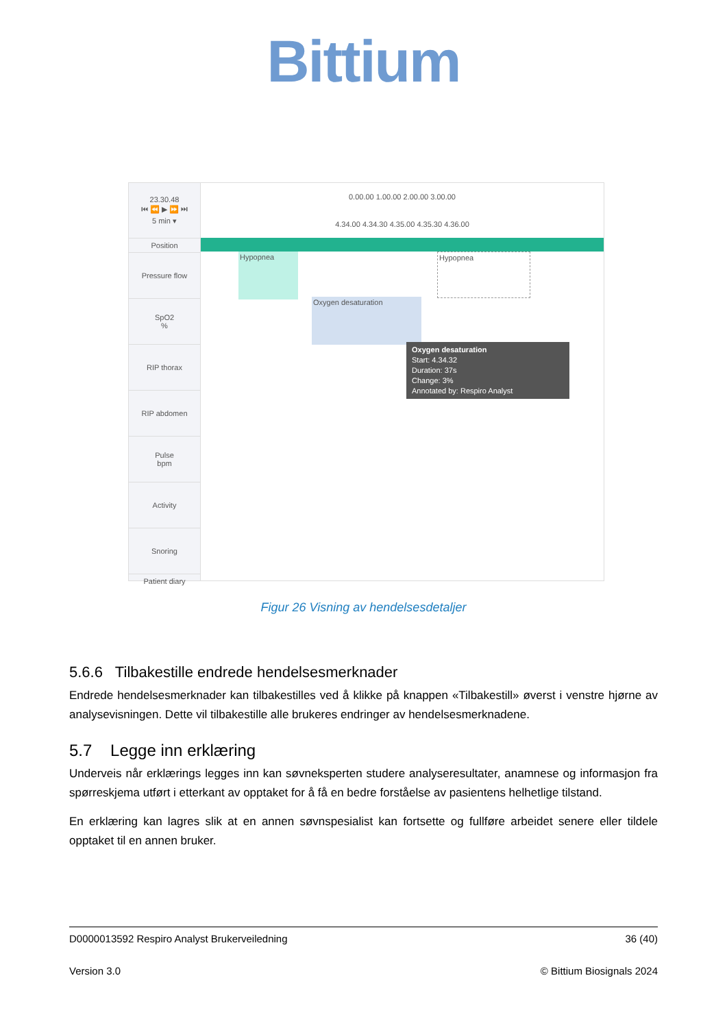Bittium
23.30.48
⏮ ⏪ ▶ ⏩ ⏭
5 min ▾
Position
Pressure flow
SpO2
%
RIP thorax
RIP abdomen
Pulse
bpm
Activity
Snoring
Patient diary
0.00.00 1.00.00 2.00.00 3.00.00
4.34.00 4.34.30 4.35.00 4.35.30 4.36.00
Hypopnea Hypopnea
Oxygen desaturation
Oxygen desaturation
Start: 4.34.32
Duration: 37s
Change: 3%
Annotated by: Respiro Analyst
Figur 26 Visning av hendelsesdetaljer
5.6.6 Tilbakestille endrede hendelsesmerknader
Endrede hendelsesmerknader kan tilbakestilles ved å klikke på knappen «Tilbakestill» øverst i venstre hjørne av analysevisningen. Dette vil tilbakestille alle brukeres endringer av hendelsesmerknadene.
5.7 Legge inn erklæring
Underveis når erklærings legges inn kan søvneksperten studere analyseresultater, anamnese og informasjon fra spørreskjema utført i etterkant av opptaket for å få en bedre forståelse av pasientens helhetlige tilstand.
En erklæring kan lagres slik at en annen søvnspesialist kan fortsette og fullføre arbeidet senere eller tildele opptaket til en annen bruker.
D0000013592 Respiro Analyst Brukerveiledning 36 (40)
Version 3.0 © Bittium Biosignals 2024